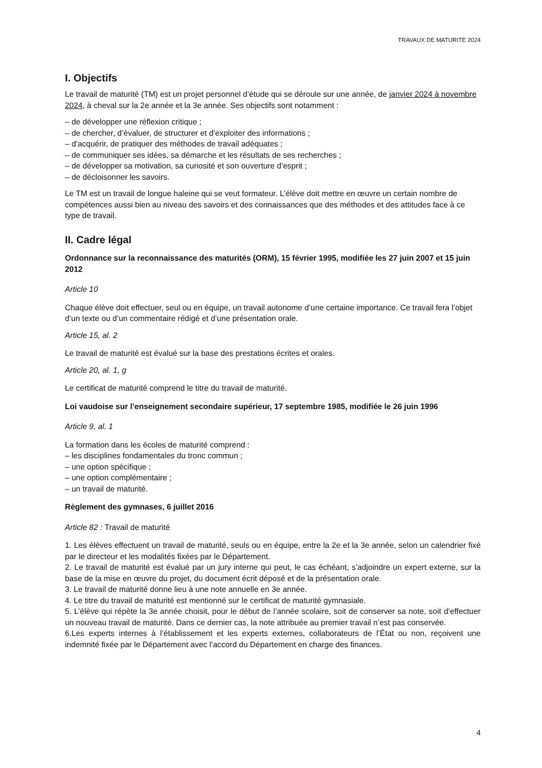TRAVAUX DE MATURITE 2024
I. Objectifs
Le travail de maturité (TM) est un projet personnel d’étude qui se déroule sur une année, de janvier 2024 à novembre 2024, à cheval sur la 2e année et la 3e année. Ses objectifs sont notamment :
– de développer une réflexion critique ;
– de chercher, d’évaluer, de structurer et d’exploiter des informations ;
– d’acquérir, de pratiquer des méthodes de travail adéquates ;
– de communiquer ses idées, sa démarche et les résultats de ses recherches ;
– de développer sa motivation, sa curiosité et son ouverture d’esprit ;
– de décloisonner les savoirs.
Le TM est un travail de longue haleine qui se veut formateur. L’élève doit mettre en œuvre un certain nombre de compétences aussi bien au niveau des savoirs et des connaissances que des méthodes et des attitudes face à ce type de travail.
II. Cadre légal
Ordonnance sur la reconnaissance des maturités (ORM), 15 février 1995, modifiée les 27 juin 2007 et 15 juin 2012
Article 10
Chaque élève doit effectuer, seul ou en équipe, un travail autonome d’une certaine importance. Ce travail fera l’objet d’un texte ou d’un commentaire rédigé et d’une présentation orale.
Article 15, al. 2
Le travail de maturité est évalué sur la base des prestations écrites et orales.
Article 20, al. 1, g
Le certificat de maturité comprend le titre du travail de maturité.
Loi vaudoise sur l’enseignement secondaire supérieur, 17 septembre 1985, modifiée le 26 juin 1996
Article 9, al. 1
La formation dans les écoles de maturité comprend :
– les disciplines fondamentales du tronc commun ;
– une option spécifique ;
– une option complémentaire ;
– un travail de maturité.
Règlement des gymnases, 6 juillet 2016
Article 82 : Travail de maturité
1. Les élèves effectuent un travail de maturité, seuls ou en équipe, entre la 2e et la 3e année, selon un calendrier fixé par le directeur et les modalités fixées par le Département.
2. Le travail de maturité est évalué par un jury interne qui peut, le cas échéant, s’adjoindre un expert externe, sur la base de la mise en œuvre du projet, du document écrit déposé et de la présentation orale.
3. Le travail de maturité donne lieu à une note annuelle en 3e année.
4. Le titre du travail de maturité est mentionné sur le certificat de maturité gymnasiale.
5. L’élève qui répète la 3e année choisit, pour le début de l’année scolaire, soit de conserver sa note, soit d’effectuer un nouveau travail de maturité. Dans ce dernier cas, la note attribuée au premier travail n’est pas conservée.
6.Les experts internes à l’établissement et les experts externes, collaborateurs de l’État ou non, reçoivent une indemnité fixée par le Département avec l’accord du Département en charge des finances.
4